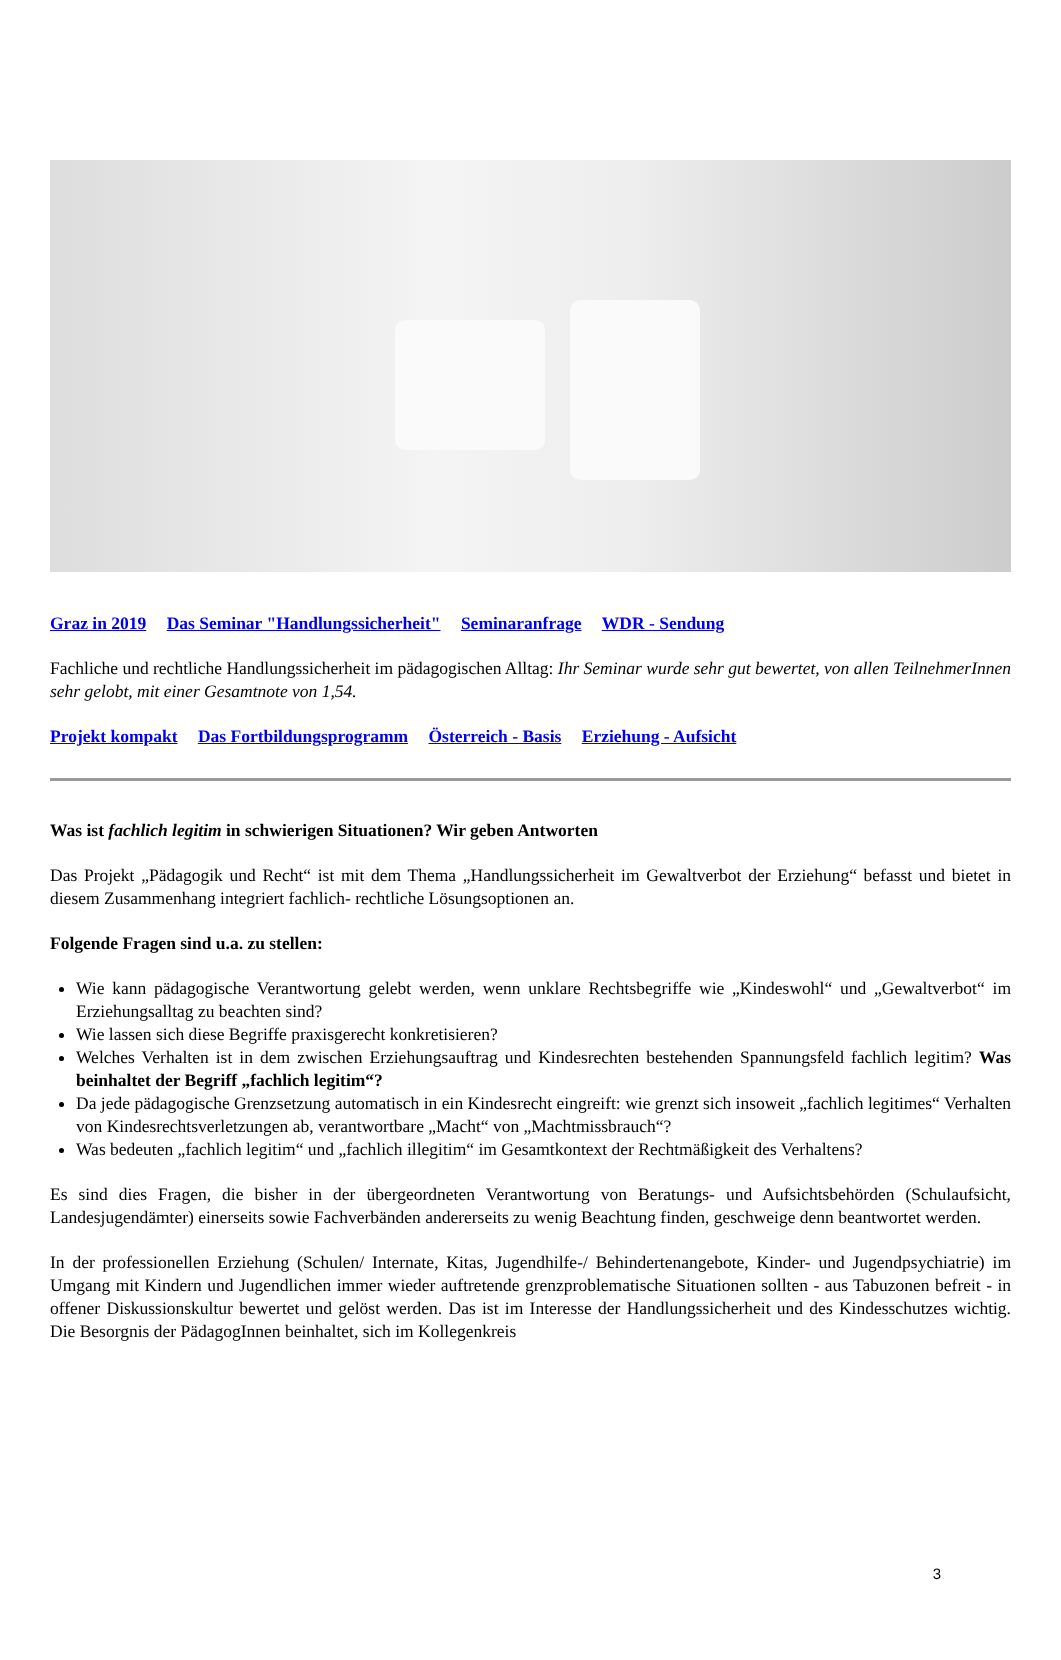Graz in 2019 Das Seminar "Handlungssicherheit" Seminaranfrage WDR - Sendung
Fachliche und rechtliche Handlungssicherheit im pädagogischen Alltag: Ihr Seminar wurde sehr gut bewertet, von allen TeilnehmerInnen sehr gelobt, mit einer Gesamtnote von 1,54.
Projekt kompakt Das Fortbildungsprogramm Österreich - Basis Erziehung - Aufsicht
Was ist fachlich legitim in schwierigen Situationen? Wir geben Antworten
Das Projekt „Pädagogik und Recht“ ist mit dem Thema „Handlungssicherheit im Gewaltverbot der Erziehung“ befasst und bietet in diesem Zusammenhang integriert fachlich- rechtliche Lösungsoptionen an.
Folgende Fragen sind u.a. zu stellen:
Wie kann pädagogische Verantwortung gelebt werden, wenn unklare Rechtsbegriffe wie „Kindeswohl“ und „Gewaltverbot“ im Erziehungsalltag zu beachten sind?
Wie lassen sich diese Begriffe praxisgerecht konkretisieren?
Welches Verhalten ist in dem zwischen Erziehungsauftrag und Kindesrechten bestehenden Spannungsfeld fachlich legitim? Was beinhaltet der Begriff „fachlich legitim“?
Da jede pädagogische Grenzsetzung automatisch in ein Kindesrecht eingreift: wie grenzt sich insoweit „fachlich legitimes“ Verhalten von Kindesrechtsverletzungen ab, verantwortbare „Macht“ von „Machtmissbrauch“?
Was bedeuten „fachlich legitim“ und „fachlich illegitim“ im Gesamtkontext der Rechtmäßigkeit des Verhaltens?
Es sind dies Fragen, die bisher in der übergeordneten Verantwortung von Beratungs- und Aufsichtsbehörden (Schulaufsicht, Landesjugendämter) einerseits sowie Fachverbänden andererseits zu wenig Beachtung finden, geschweige denn beantwortet werden.
In der professionellen Erziehung (Schulen/ Internate, Kitas, Jugendhilfe-/ Behindertenangebote, Kinder- und Jugendpsychiatrie) im Umgang mit Kindern und Jugendlichen immer wieder auftretende grenzproblematische Situationen sollten - aus Tabuzonen befreit - in offener Diskussionskultur bewertet und gelöst werden. Das ist im Interesse der Handlungssicherheit und des Kindesschutzes wichtig. Die Besorgnis der PädagogInnen beinhaltet, sich im Kollegenkreis
3